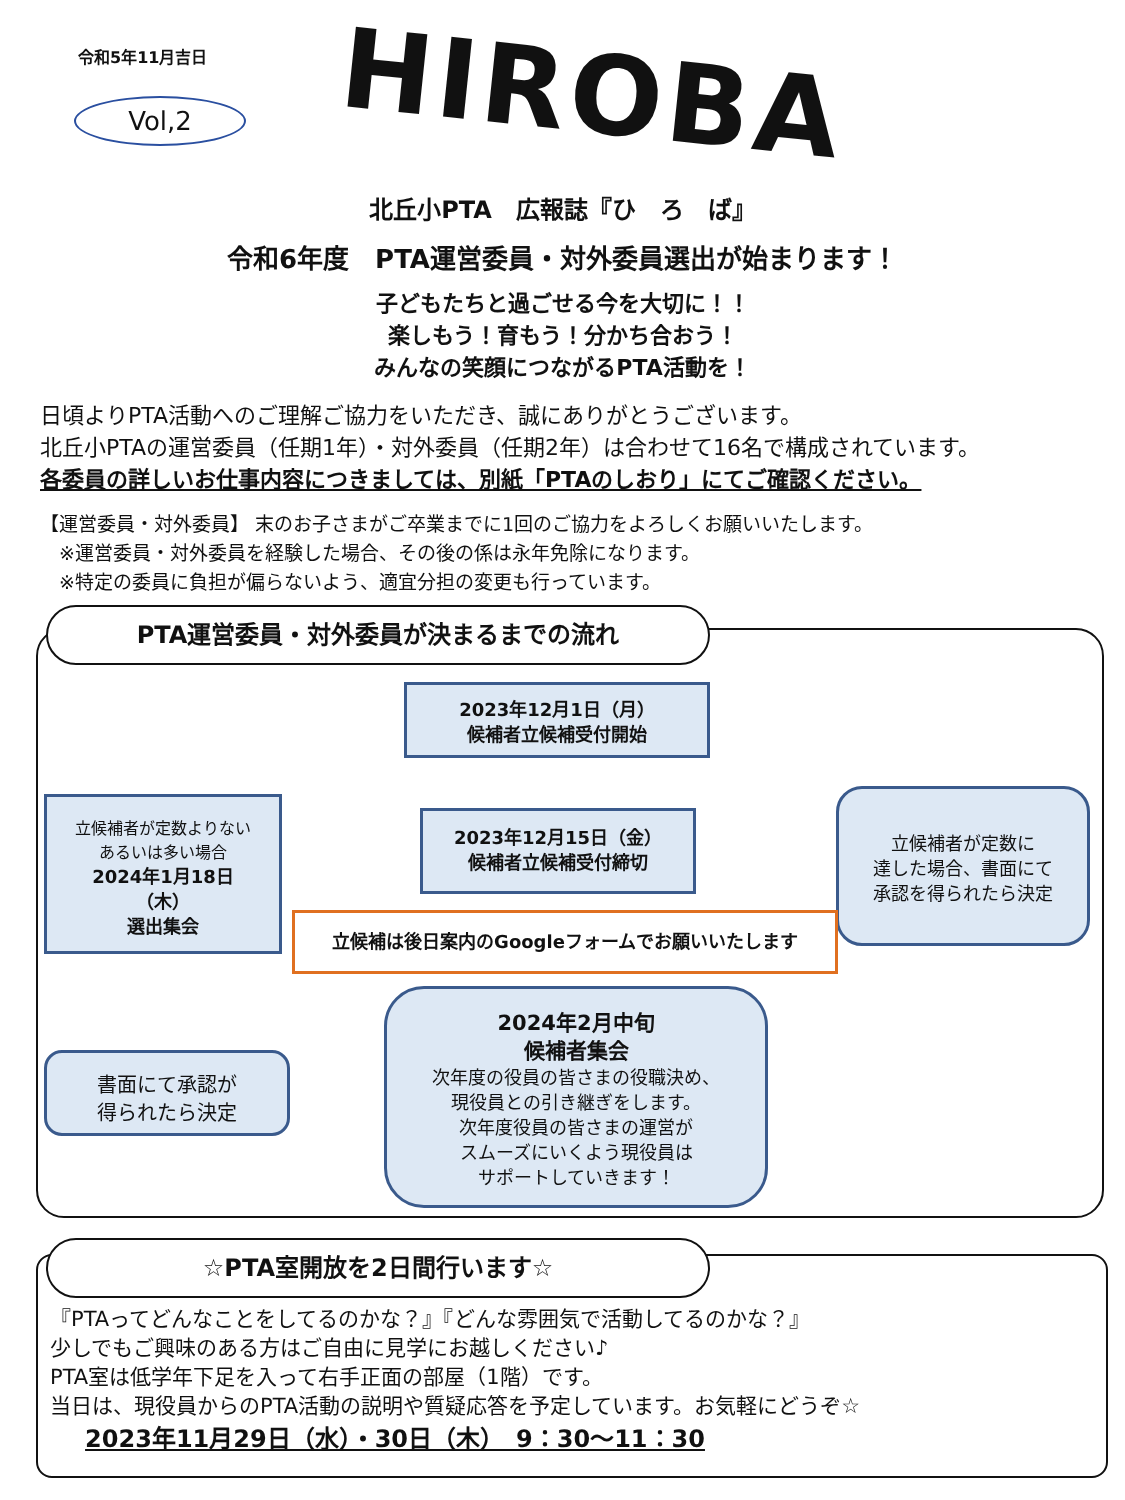令和5年11月吉日
Vol,2 HIROBA
北丘小PTA　広報誌『ひ　ろ　ば』
令和6年度　PTA運営委員・対外委員選出が始まります！
子どもたちと過ごせる今を大切に！！
楽しもう！育もう！分かち合おう！
みんなの笑顔につながるPTA活動を！
日頃よりPTA活動へのご理解ご協力をいただき、誠にありがとうございます。
北丘小PTAの運営委員（任期1年）・対外委員（任期2年）は合わせて16名で構成されています。
各委員の詳しいお仕事内容につきましては、別紙「PTAのしおり」にてご確認ください。
【運営委員・対外委員】 末のお子さまがご卒業までに1回のご協力をよろしくお願いいたします。
　※運営委員・対外委員を経験した場合、その後の係は永年免除になります。
　※特定の委員に負担が偏らないよう、適宜分担の変更も行っています。
PTA運営委員・対外委員が決まるまでの流れ
2023年12月1日（月）
候補者立候補受付開始
2023年12月15日（金）
候補者立候補受付締切
立候補者が定数よりない
あるいは多い場合
2024年1月18日
（木）
選出集会
立候補者が定数に
達した場合、書面にて
承認を得られたら決定
立候補は後日案内のGoogleフォームでお願いいたします
書面にて承認が
得られたら決定
2024年2月中旬
候補者集会
次年度の役員の皆さまの役職決め、
現役員との引き継ぎをします。
次年度役員の皆さまの運営が
スムーズにいくよう現役員は
サポートしていきます！
☆PTA室開放を2日間行います☆
『PTAってどんなことをしてるのかな？』『どんな雰囲気で活動してるのかな？』
少しでもご興味のある方はご自由に見学にお越しください♪
PTA室は低学年下足を入って右手正面の部屋（1階）です。
当日は、現役員からのPTA活動の説明や質疑応答を予定しています。お気軽にどうぞ☆
2023年11月29日（水）・30日（木）　9：30～11：30